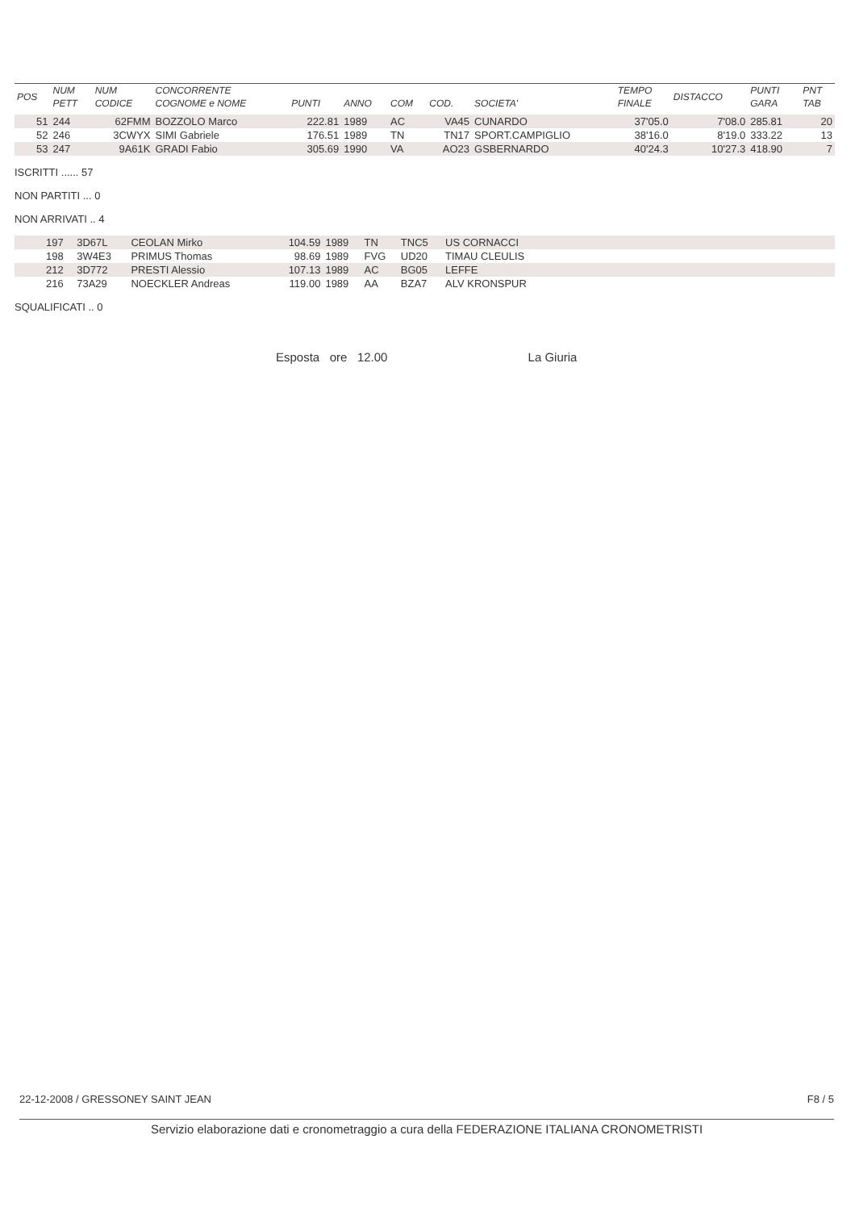| POS | NUM PETT | NUM CODICE | CONCORRENTE COGNOME e NOME | PUNTI | ANNO | COM | COD. | SOCIETA' | TEMPO FINALE | DISTACCO | PUNTI GARA | PNT TAB |
| --- | --- | --- | --- | --- | --- | --- | --- | --- | --- | --- | --- | --- |
| 51 | 244 | 62FMM | BOZZOLO Marco | 222.81 | 1989 | AC | VA45 | CUNARDO | 37'05.0 | 7'08.0 | 285.81 | 20 |
| 52 | 246 | 3CWYX | SIMI Gabriele | 176.51 | 1989 | TN | TN17 | SPORT.CAMPIGLIO | 38'16.0 | 8'19.0 | 333.22 | 13 |
| 53 | 247 | 9A61K | GRADI Fabio | 305.69 | 1990 | VA | AO23 | GSBERNARDO | 40'24.3 | 10'27.3 | 418.90 | 7 |
ISCRITTI ...... 57
NON PARTITI ... 0
NON ARRIVATI .. 4
| | 197 | 3D67L | CEOLAN Mirko | 104.59 | 1989 | TN | TNC5 | US CORNACCI |
| | 198 | 3W4E3 | PRIMUS Thomas | 98.69 | 1989 | FVG | UD20 | TIMAU CLEULIS |
| | 212 | 3D772 | PRESTI Alessio | 107.13 | 1989 | AC | BG05 | LEFFE |
| | 216 | 73A29 | NOECKLER Andreas | 119.00 | 1989 | AA | BZA7 | ALV KRONSPUR |
SQUALIFICATI .. 0
Esposta ore 12.00 La Giuria
22-12-2008 / GRESSONEY SAINT JEAN F8 / 5
Servizio elaborazione dati e cronometraggio a cura della FEDERAZIONE ITALIANA CRONOMETRISTI